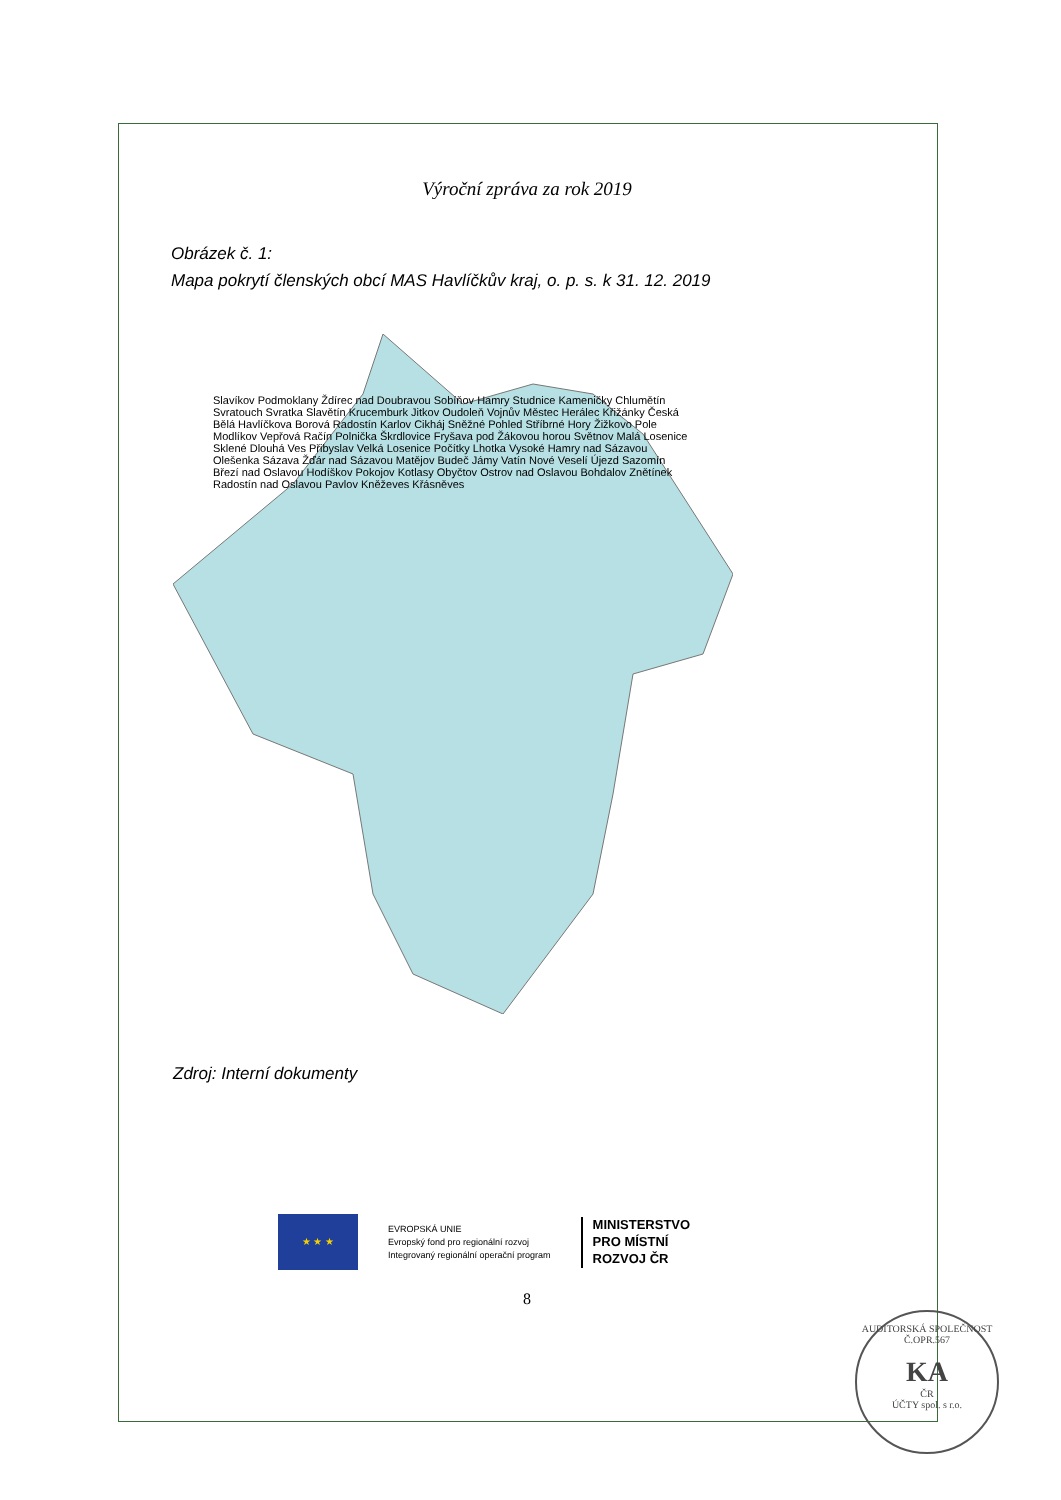Výroční zpráva za rok 2019
Obrázek č. 1:
Mapa pokrytí členských obcí MAS Havlíčkův kraj, o. p. s. k 31. 12. 2019
Slavíkov Podmoklany Ždírec nad Doubravou Sobíňov Hamry Studnice Kameničky Chlumětín Svratouch Svratka Slavětín Krucemburk Jitkov Oudoleň Vojnův Městec Herálec Křižánky Česká Bělá Havlíčkova Borová Radostín Karlov Cikháj Sněžné Pohled Stříbrné Hory Žižkovo Pole Modlíkov Vepřová Račín Polnička Škrdlovice Fryšava pod Žákovou horou Světnov Malá Losenice Sklené Dlouhá Ves Přibyslav Velká Losenice Počítky Lhotka Vysoké Hamry nad Sázavou Olešenka Sázava Žďár nad Sázavou Matějov Budeč Jámy Vatín Nové Veselí Újezd Sazomín Březí nad Oslavou Hodíškov Pokojov Kotlasy Obyčtov Ostrov nad Oslavou Bohdalov Znětínek Radostín nad Oslavou Pavlov Kněževes Křásněves
Zdroj: Interní dokumenty
★ ★ ★
EVROPSKÁ UNIE
Evropský fond pro regionální rozvoj
Integrovaný regionální operační program
MINISTERSTVO
PRO MÍSTNÍ
ROZVOJ ČR
8
AUDITORSKÁ SPOLEČNOST Č.OPR.567
KA
ČR
ÚČTY spol. s r.o.